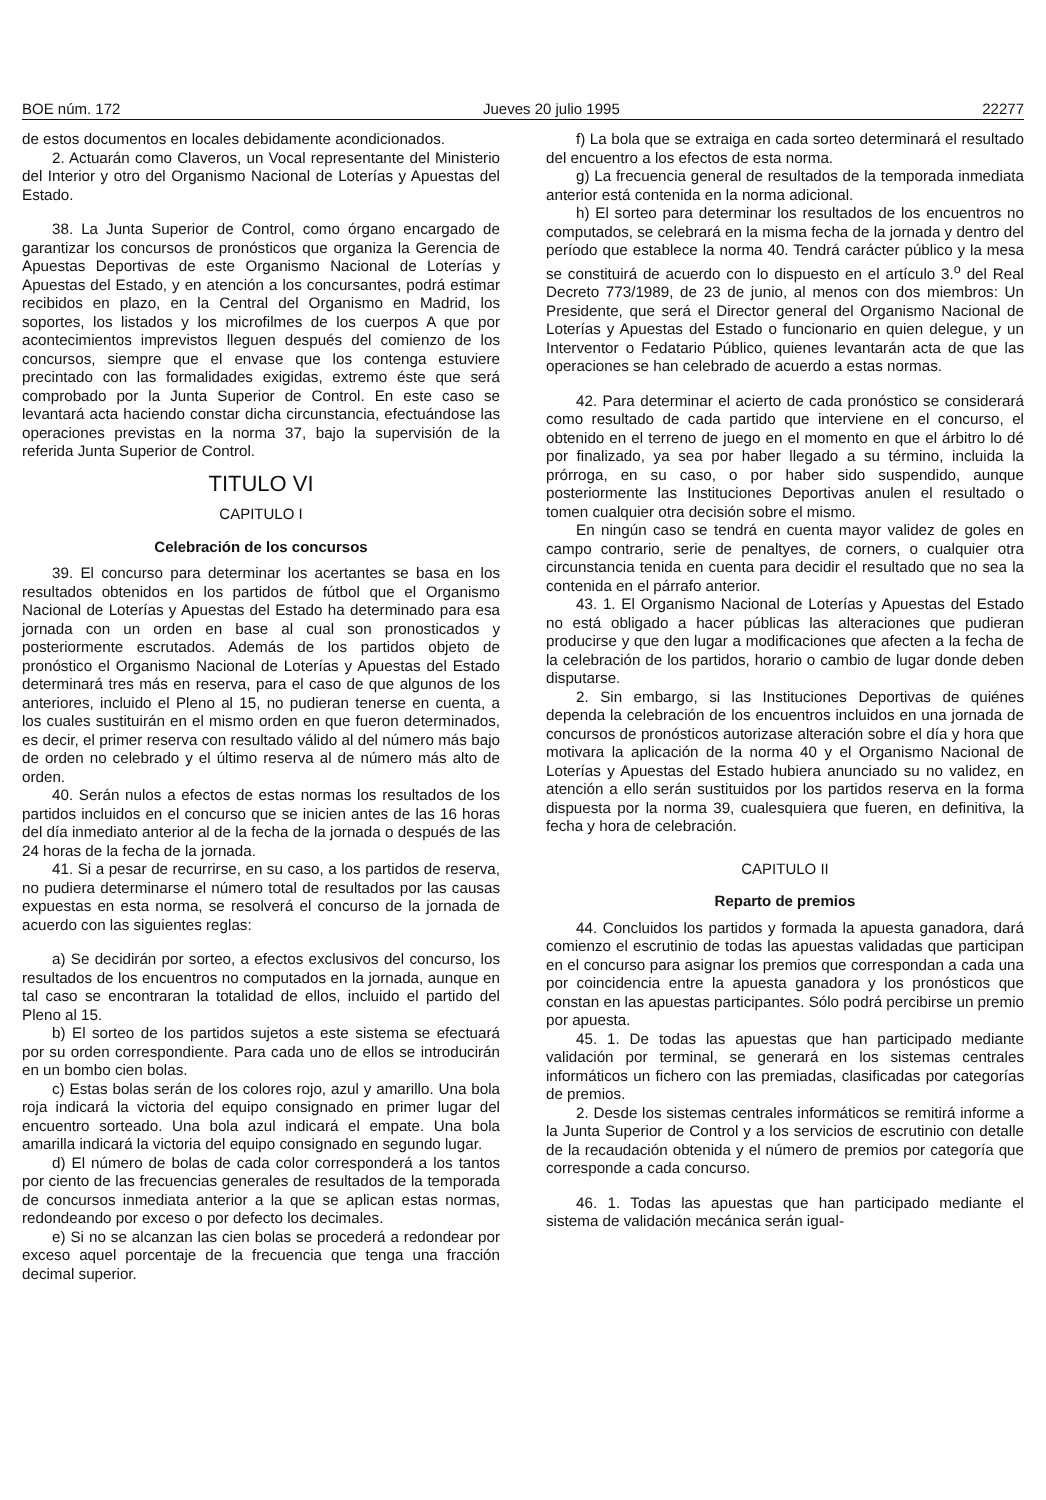BOE núm. 172 Jueves 20 julio 1995 22277
de estos documentos en locales debidamente acondicionados.
2. Actuarán como Claveros, un Vocal representante del Ministerio del Interior y otro del Organismo Nacional de Loterías y Apuestas del Estado.
38. La Junta Superior de Control, como órgano encargado de garantizar los concursos de pronósticos que organiza la Gerencia de Apuestas Deportivas de este Organismo Nacional de Loterías y Apuestas del Estado, y en atención a los concursantes, podrá estimar recibidos en plazo, en la Central del Organismo en Madrid, los soportes, los listados y los microfilmes de los cuerpos A que por acontecimientos imprevistos lleguen después del comienzo de los concursos, siempre que el envase que los contenga estuviere precintado con las formalidades exigidas, extremo éste que será comprobado por la Junta Superior de Control. En este caso se levantará acta haciendo constar dicha circunstancia, efectuándose las operaciones previstas en la norma 37, bajo la supervisión de la referida Junta Superior de Control.
TITULO VI
CAPITULO I
Celebración de los concursos
39. El concurso para determinar los acertantes se basa en los resultados obtenidos en los partidos de fútbol que el Organismo Nacional de Loterías y Apuestas del Estado ha determinado para esa jornada con un orden en base al cual son pronosticados y posteriormente escrutados. Además de los partidos objeto de pronóstico el Organismo Nacional de Loterías y Apuestas del Estado determinará tres más en reserva, para el caso de que algunos de los anteriores, incluido el Pleno al 15, no pudieran tenerse en cuenta, a los cuales sustituirán en el mismo orden en que fueron determinados, es decir, el primer reserva con resultado válido al del número más bajo de orden no celebrado y el último reserva al de número más alto de orden.
40. Serán nulos a efectos de estas normas los resultados de los partidos incluidos en el concurso que se inicien antes de las 16 horas del día inmediato anterior al de la fecha de la jornada o después de las 24 horas de la fecha de la jornada.
41. Si a pesar de recurrirse, en su caso, a los partidos de reserva, no pudiera determinarse el número total de resultados por las causas expuestas en esta norma, se resolverá el concurso de la jornada de acuerdo con las siguientes reglas:
a) Se decidirán por sorteo, a efectos exclusivos del concurso, los resultados de los encuentros no computados en la jornada, aunque en tal caso se encontraran la totalidad de ellos, incluido el partido del Pleno al 15.
b) El sorteo de los partidos sujetos a este sistema se efectuará por su orden correspondiente. Para cada uno de ellos se introducirán en un bombo cien bolas.
c) Estas bolas serán de los colores rojo, azul y amarillo. Una bola roja indicará la victoria del equipo consignado en primer lugar del encuentro sorteado. Una bola azul indicará el empate. Una bola amarilla indicará la victoria del equipo consignado en segundo lugar.
d) El número de bolas de cada color corresponderá a los tantos por ciento de las frecuencias generales de resultados de la temporada de concursos inmediata anterior a la que se aplican estas normas, redondeando por exceso o por defecto los decimales.
e) Si no se alcanzan las cien bolas se procederá a redondear por exceso aquel porcentaje de la frecuencia que tenga una fracción decimal superior.
f) La bola que se extraiga en cada sorteo determinará el resultado del encuentro a los efectos de esta norma.
g) La frecuencia general de resultados de la temporada inmediata anterior está contenida en la norma adicional.
h) El sorteo para determinar los resultados de los encuentros no computados, se celebrará en la misma fecha de la jornada y dentro del período que establece la norma 40. Tendrá carácter público y la mesa se constituirá de acuerdo con lo dispuesto en el artículo 3.<sup>o</sup> del Real Decreto 773/1989, de 23 de junio, al menos con dos miembros: Un Presidente, que será el Director general del Organismo Nacional de Loterías y Apuestas del Estado o funcionario en quien delegue, y un Interventor o Fedatario Público, quienes levantarán acta de que las operaciones se han celebrado de acuerdo a estas normas.
42. Para determinar el acierto de cada pronóstico se considerará como resultado de cada partido que interviene en el concurso, el obtenido en el terreno de juego en el momento en que el árbitro lo dé por finalizado, ya sea por haber llegado a su término, incluida la prórroga, en su caso, o por haber sido suspendido, aunque posteriormente las Instituciones Deportivas anulen el resultado o tomen cualquier otra decisión sobre el mismo.
En ningún caso se tendrá en cuenta mayor validez de goles en campo contrario, serie de penaltyes, de corners, o cualquier otra circunstancia tenida en cuenta para decidir el resultado que no sea la contenida en el párrafo anterior.
43. 1. El Organismo Nacional de Loterías y Apuestas del Estado no está obligado a hacer públicas las alteraciones que pudieran producirse y que den lugar a modificaciones que afecten a la fecha de la celebración de los partidos, horario o cambio de lugar donde deben disputarse.
2. Sin embargo, si las Instituciones Deportivas de quiénes dependa la celebración de los encuentros incluidos en una jornada de concursos de pronósticos autorizase alteración sobre el día y hora que motivara la aplicación de la norma 40 y el Organismo Nacional de Loterías y Apuestas del Estado hubiera anunciado su no validez, en atención a ello serán sustituidos por los partidos reserva en la forma dispuesta por la norma 39, cualesquiera que fueren, en definitiva, la fecha y hora de celebración.
CAPITULO II
Reparto de premios
44. Concluidos los partidos y formada la apuesta ganadora, dará comienzo el escrutinio de todas las apuestas validadas que participan en el concurso para asignar los premios que correspondan a cada una por coincidencia entre la apuesta ganadora y los pronósticos que constan en las apuestas participantes. Sólo podrá percibirse un premio por apuesta.
45. 1. De todas las apuestas que han participado mediante validación por terminal, se generará en los sistemas centrales informáticos un fichero con las premiadas, clasificadas por categorías de premios.
2. Desde los sistemas centrales informáticos se remitirá informe a la Junta Superior de Control y a los servicios de escrutinio con detalle de la recaudación obtenida y el número de premios por categoría que corresponde a cada concurso.
46. 1. Todas las apuestas que han participado mediante el sistema de validación mecánica serán igual-